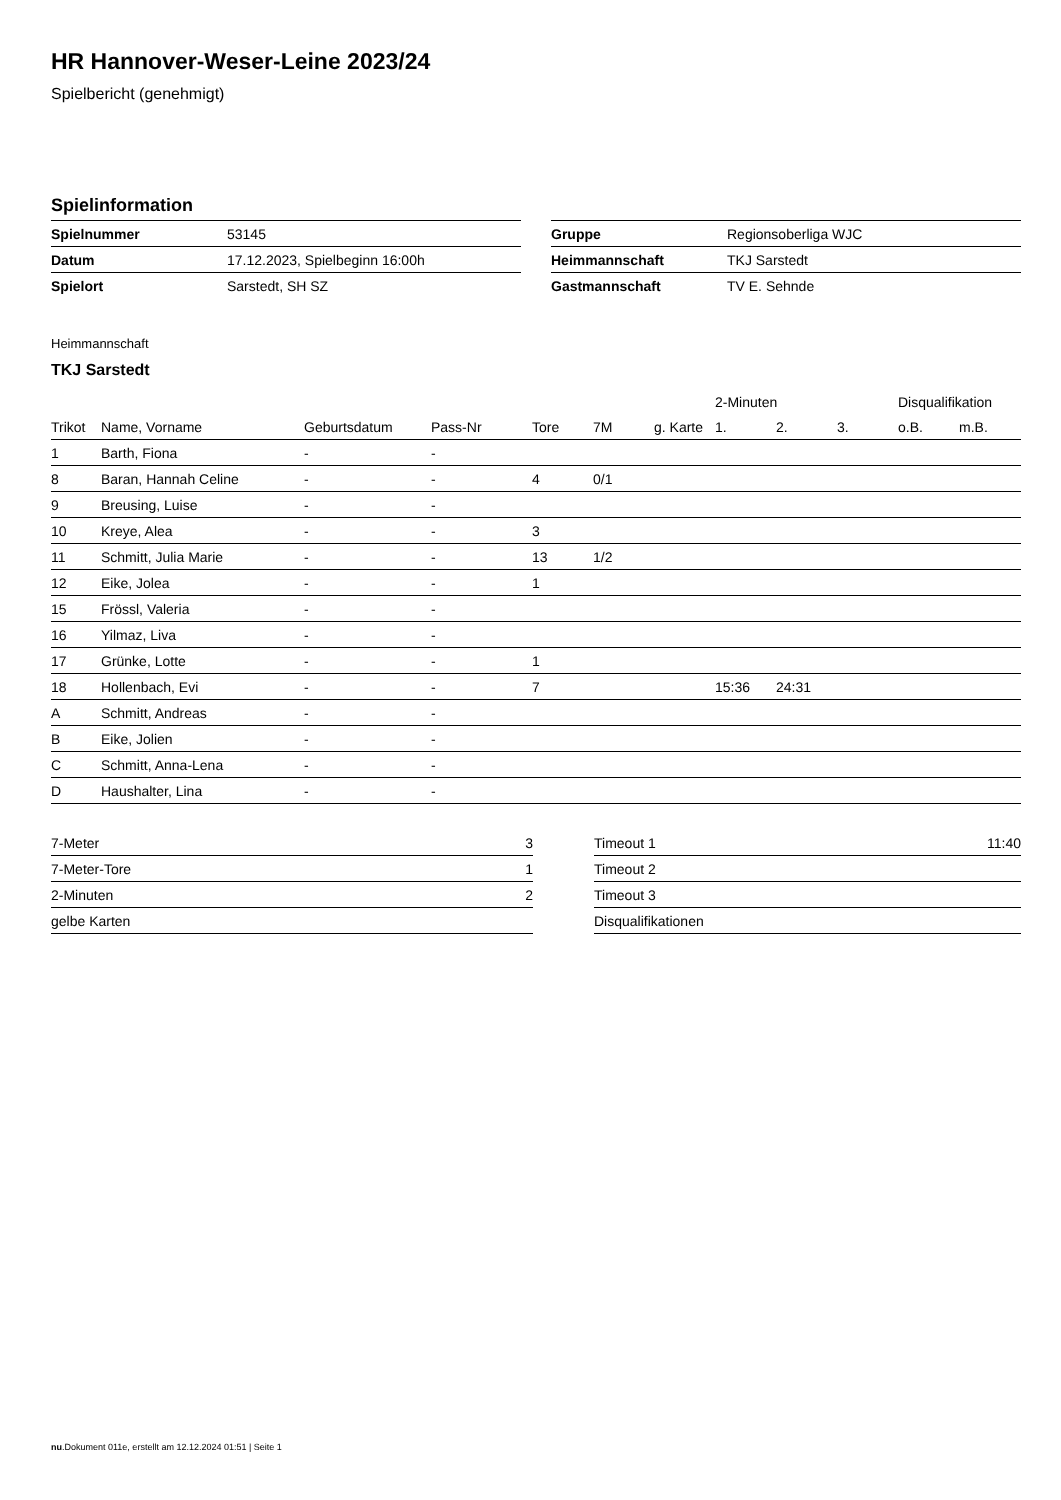HR Hannover-Weser-Leine 2023/24
Spielbericht (genehmigt)
Spielinformation
| Spielnummer | 53145 |
| Datum | 17.12.2023, Spielbeginn 16:00h |
| Spielort | Sarstedt, SH SZ |
| Gruppe | Regionsoberliga WJC |
| Heimmannschaft | TKJ Sarstedt |
| Gastmannschaft | TV E. Sehnde |
Heimmannschaft
TKJ Sarstedt
| | | | | | | | 2-Minuten | | | Disqualifikation | |
| --- | --- | --- | --- | --- | --- | --- | --- | --- | --- | --- | --- |
| Trikot | Name, Vorname | Geburtsdatum | Pass-Nr | Tore | 7M | g. Karte | 1. | 2. | 3. | o.B. | m.B. |
| 1 | Barth, Fiona | - | - | | | | | | | | |
| 8 | Baran, Hannah Celine | - | - | 4 | 0/1 | | | | | | |
| 9 | Breusing, Luise | - | - | | | | | | | | |
| 10 | Kreye, Alea | - | - | 3 | | | | | | | |
| 11 | Schmitt, Julia Marie | - | - | 13 | 1/2 | | | | | | |
| 12 | Eike, Jolea | - | - | 1 | | | | | | | |
| 15 | Frössl, Valeria | - | - | | | | | | | | |
| 16 | Yilmaz, Liva | - | - | | | | | | | | |
| 17 | Grünke, Lotte | - | - | 1 | | | | | | | |
| 18 | Hollenbach, Evi | - | - | 7 | | | 15:36 | 24:31 | | | |
| A | Schmitt, Andreas | - | - | | | | | | | | |
| B | Eike, Jolien | - | - | | | | | | | | |
| C | Schmitt, Anna-Lena | - | - | | | | | | | | |
| D | Haushalter, Lina | - | - | | | | | | | | |
| 7-Meter | 3 |
| 7-Meter-Tore | 1 |
| 2-Minuten | 2 |
| gelbe Karten | |
| Timeout 1 | 11:40 |
| Timeout 2 | |
| Timeout 3 | |
| Disqualifikationen | |
nu.Dokument 011e, erstellt am 12.12.2024 01:51 | Seite 1